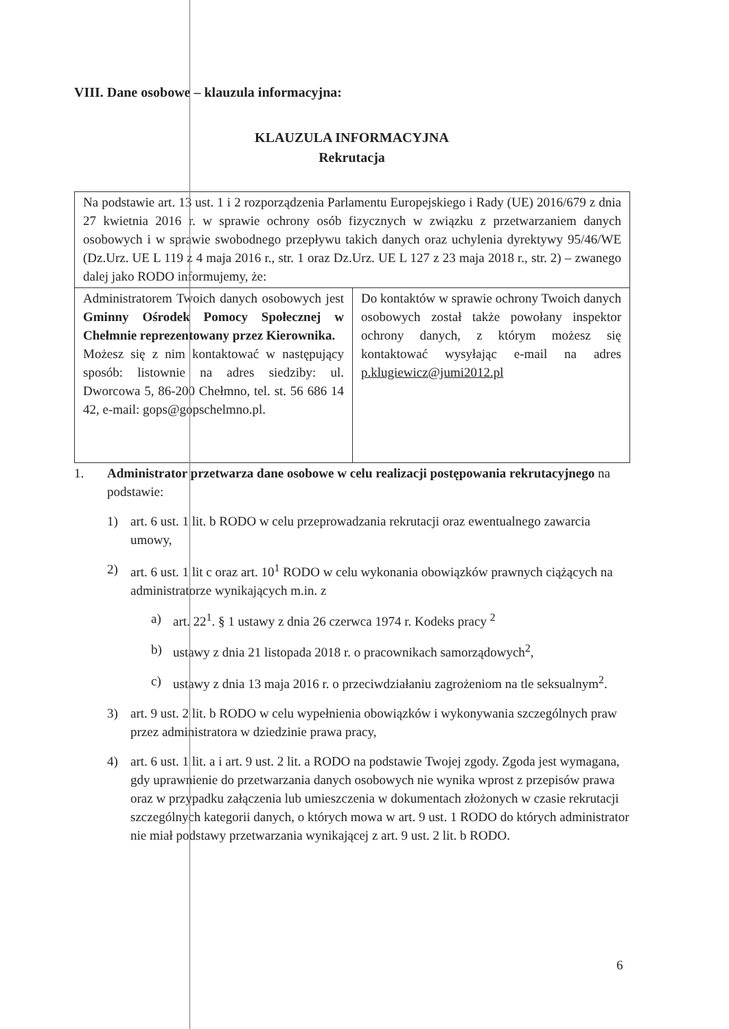VIII. Dane osobowe – klauzula informacyjna:
KLAUZULA INFORMACYJNA
Rekrutacja
| Na podstawie art. 13 ust. 1 i 2 rozporządzenia Parlamentu Europejskiego i Rady (UE) 2016/679 z dnia 27 kwietnia 2016 r. w sprawie ochrony osób fizycznych w związku z przetwarzaniem danych osobowych i w sprawie swobodnego przepływu takich danych oraz uchylenia dyrektywy 95/46/WE (Dz.Urz. UE L 119 z 4 maja 2016 r., str. 1 oraz Dz.Urz. UE L 127 z 23 maja 2018 r., str. 2) – zwanego dalej jako RODO informujemy, że: | |
| Administratorem Twoich danych osobowych jest Gminny Ośrodek Pomocy Społecznej w Chełmnie reprezentowany przez Kierownika. Możesz się z nim kontaktować w następujący sposób: listownie na adres siedziby: ul. Dworcowa 5, 86-200 Chełmno, tel. st. 56 686 14 42, e-mail: gops@gopschelmno.pl. | Do kontaktów w sprawie ochrony Twoich danych osobowych został także powołany inspektor ochrony danych, z którym możesz się kontaktować wysyłając e-mail na adres p.klugiewicz@jumi2012.pl |
1. Administrator przetwarza dane osobowe w celu realizacji postępowania rekrutacyjnego na podstawie:
1) art. 6 ust. 1 lit. b RODO w celu przeprowadzania rekrutacji oraz ewentualnego zawarcia umowy,
2) art. 6 ust. 1 lit c oraz art. 10<sup>1</sup> RODO w celu wykonania obowiązków prawnych ciążących na administratorze wynikających m.in. z
a) art. 22<sup>1</sup>. § 1 ustawy z dnia 26 czerwca 1974 r. Kodeks pracy <sup>2</sup>
b) ustawy z dnia 21 listopada 2018 r. o pracownikach samorządowych<sup>2</sup>,
c) ustawy z dnia 13 maja 2016 r. o przeciwdziałaniu zagrożeniom na tle seksualnym<sup>2</sup>.
3) art. 9 ust. 2 lit. b RODO w celu wypełnienia obowiązków i wykonywania szczególnych praw przez administratora w dziedzinie prawa pracy,
4) art. 6 ust. 1 lit. a i art. 9 ust. 2 lit. a RODO na podstawie Twojej zgody. Zgoda jest wymagana, gdy uprawnienie do przetwarzania danych osobowych nie wynika wprost z przepisów prawa oraz w przypadku załączenia lub umieszczenia w dokumentach złożonych w czasie rekrutacji szczególnych kategorii danych, o których mowa w art. 9 ust. 1 RODO do których administrator nie miał podstawy przetwarzania wynikającej z art. 9 ust. 2 lit. b RODO.
6